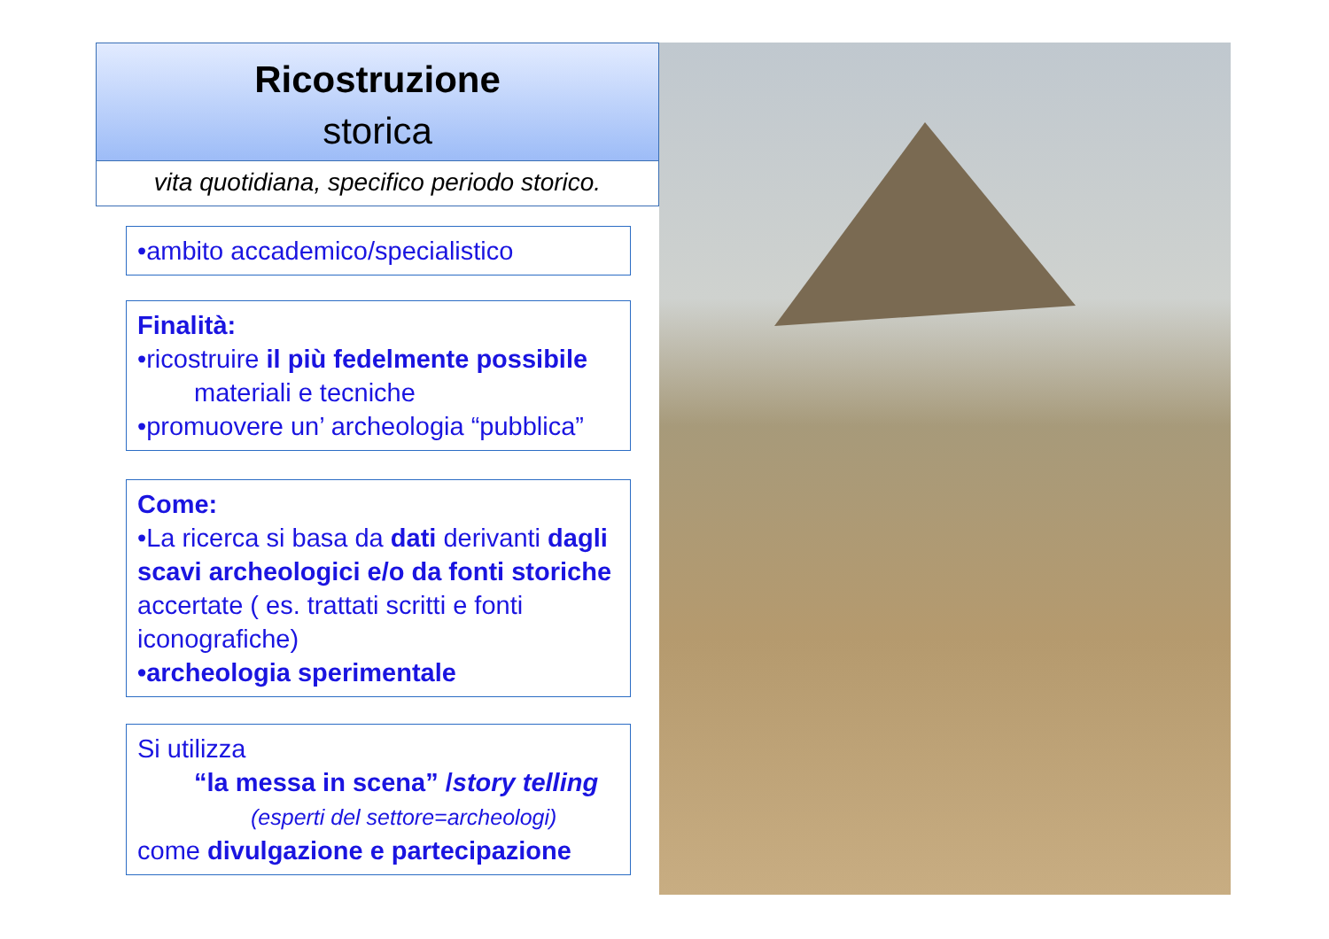Ricostruzione
storica
vita quotidiana, specifico periodo storico.
•ambito accademico/specialistico
Finalità:
•ricostruire il più fedelmente possibile
materiali e tecniche
•promuovere un’ archeologia “pubblica”
Come:
•La ricerca si basa da dati derivanti dagli scavi archeologici e/o da fonti storiche accertate ( es. trattati scritti e fonti iconografiche)
•archeologia sperimentale
Si utilizza
“la messa in scena” /story telling
(esperti del settore=archeologi)
come divulgazione e partecipazione